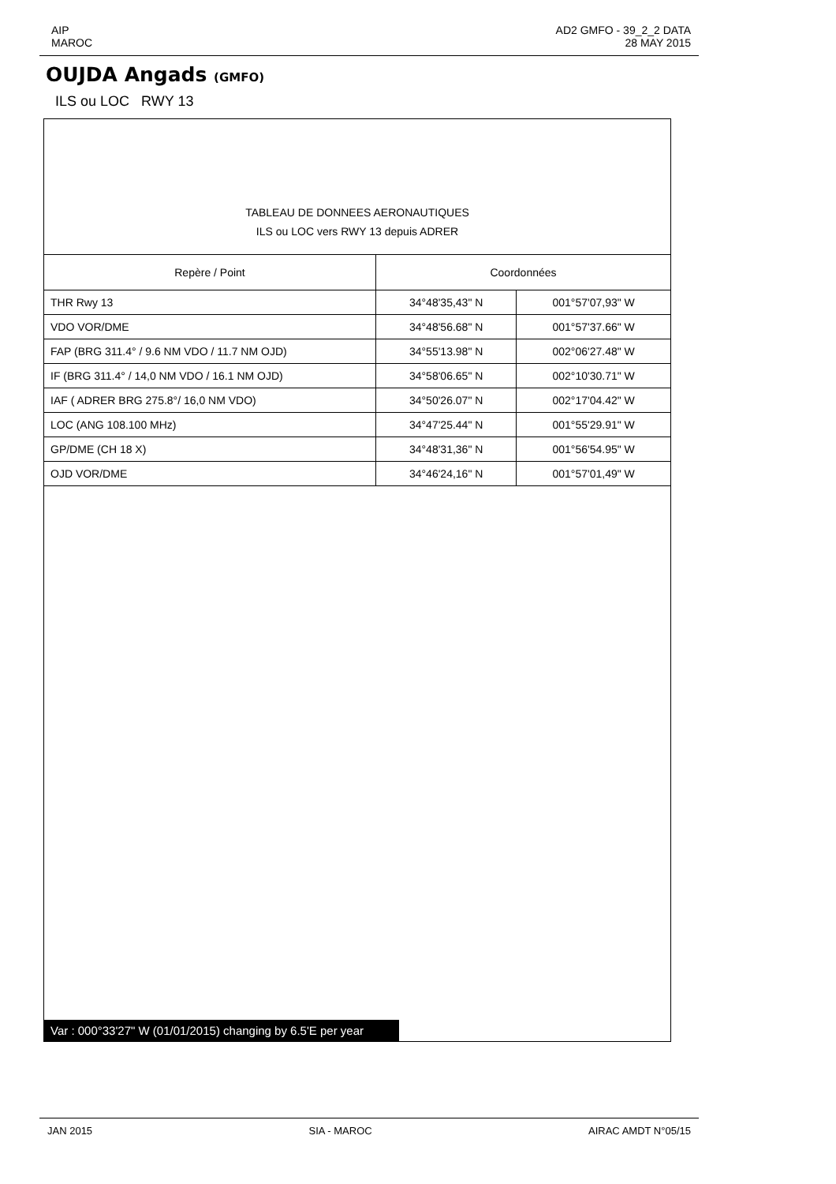AIP
MAROC
AD2 GMFO - 39_2_2 DATA
28 MAY 2015
OUJDA Angads (GMFO)
ILS ou LOC RWY 13
TABLEAU DE DONNEES AERONAUTIQUES
ILS ou LOC vers RWY 13 depuis ADRER
| Repère / Point | Coordonnées | |
| --- | --- | --- |
| THR Rwy 13 | 34°48'35,43" N | 001°57'07,93" W |
| VDO VOR/DME | 34°48'56.68" N | 001°57'37.66" W |
| FAP (BRG 311.4° / 9.6 NM VDO / 11.7 NM OJD) | 34°55'13.98" N | 002°06'27.48" W |
| IF (BRG 311.4° / 14,0 NM VDO / 16.1 NM OJD) | 34°58'06.65" N | 002°10'30.71" W |
| IAF ( ADRER BRG 275.8°/ 16,0 NM VDO) | 34°50'26.07" N | 002°17'04.42" W |
| LOC (ANG 108.100 MHz) | 34°47'25.44" N | 001°55'29.91" W |
| GP/DME (CH 18 X) | 34°48'31,36" N | 001°56'54.95" W |
| OJD VOR/DME | 34°46'24,16" N | 001°57'01,49" W |
Var : 000°33'27" W (01/01/2015) changing by 6.5'E per year
JAN 2015 SIA - MAROC AIRAC AMDT N°05/15